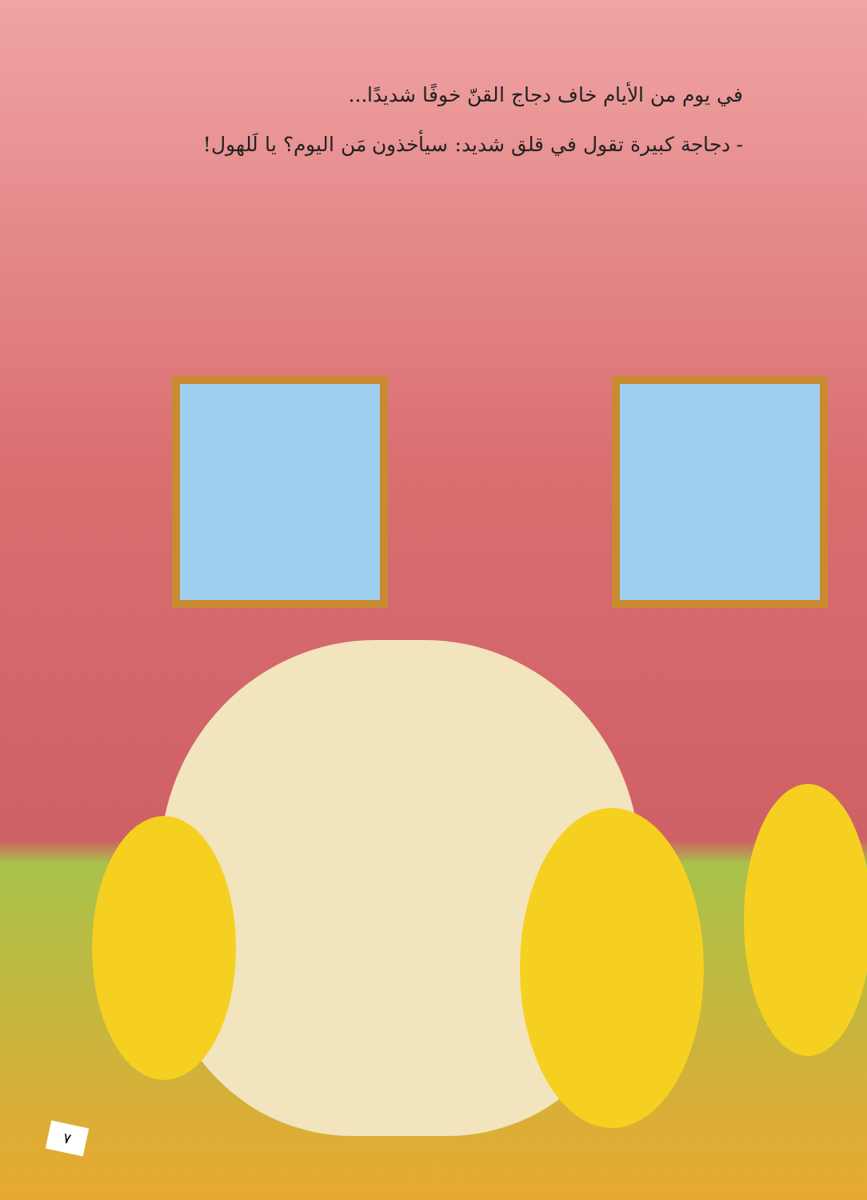في يوم من الأيام خاف دجاج القنّ خوفًا شديدًا...
- دجاجة كبيرة تقول في قلق شديد: سيأخذون مَن اليوم؟ يا لَلهول!
٧